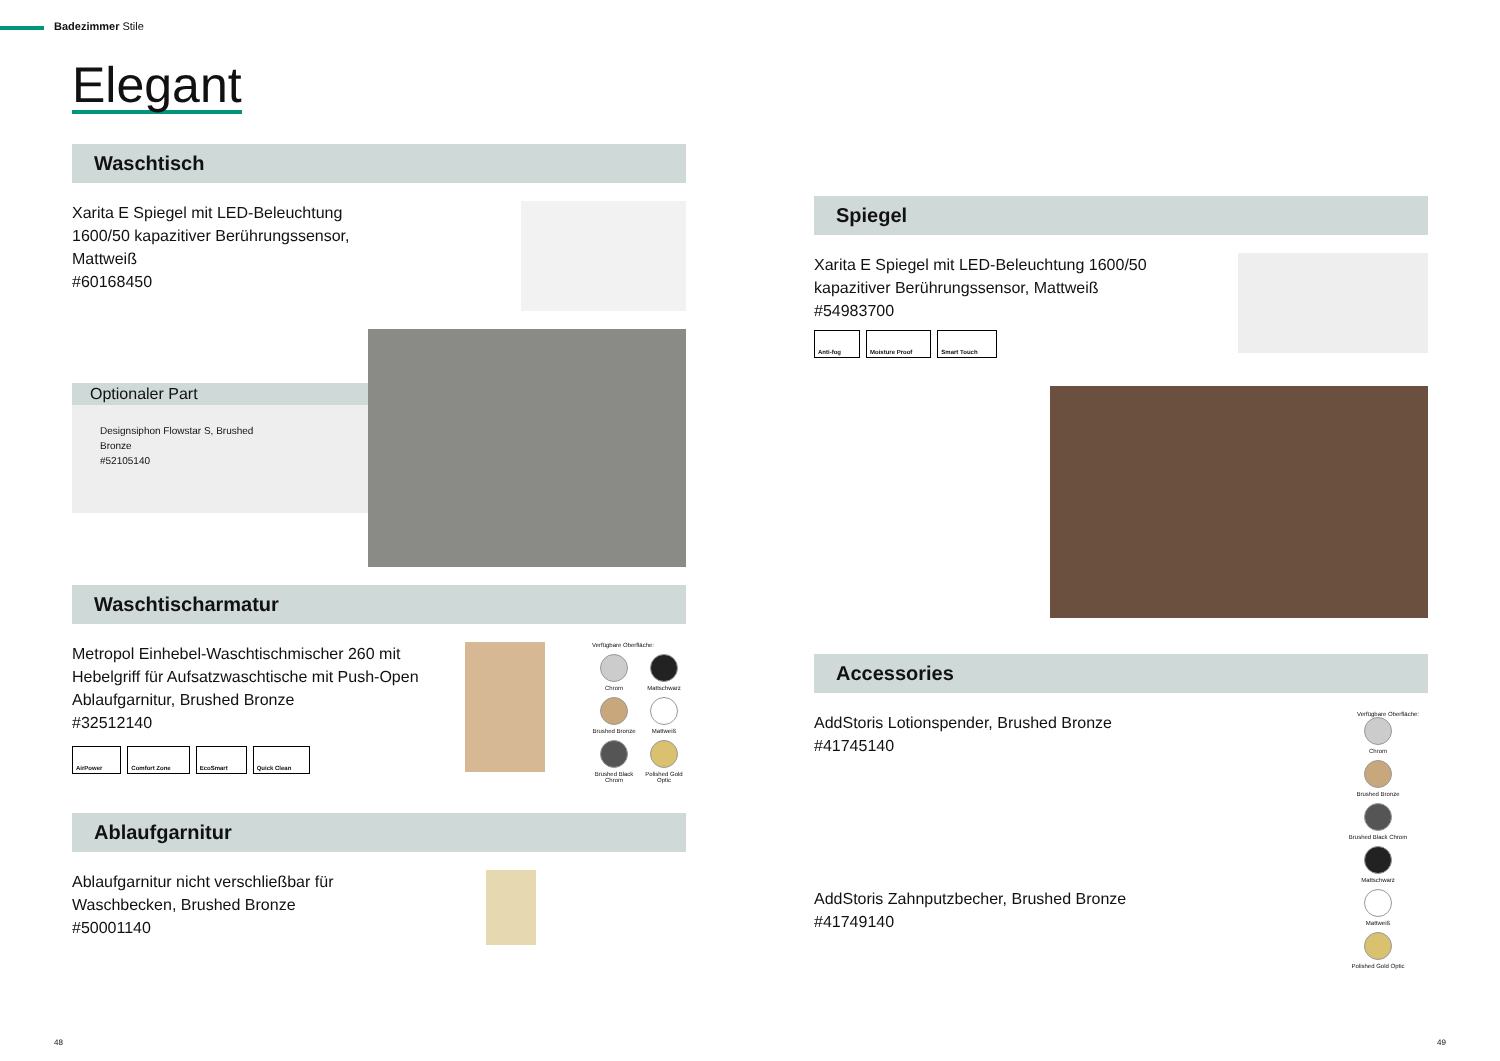Badezimmer Stile
Elegant
Waschtisch
Xarita E Spiegel mit LED-Beleuchtung
1600/50 kapazitiver Berührungssensor,
Mattweiß
#60168450
Optionaler Part
Designsiphon Flowstar S, Brushed
Bronze
#52105140
Waschtischarmatur
Metropol Einhebel-Waschtischmischer 260 mit
Hebelgriff für Aufsatzwaschtische mit Push-Open
Ablaufgarnitur, Brushed Bronze
#32512140
AirPower Comfort Zone EcoSmart Quick Clean
Verfügbare Oberfläche:
Chrom
Mattschwarz
Brushed Bronze
Mattweiß
Brushed Black Chrom
Polished Gold Optic
Ablaufgarnitur
Ablaufgarnitur nicht verschließbar für
Waschbecken, Brushed Bronze
#50001140
Spiegel
Xarita E Spiegel mit LED-Beleuchtung 1600/50
kapazitiver Berührungssensor, Mattweiß
#54983700
Anti-fog Moisture Proof Smart Touch
Accessories
AddStoris Lotionspender, Brushed Bronze
#41745140
AddStoris Zahnputzbecher, Brushed Bronze
#41749140
Verfügbare Oberfläche:
Chrom
Brushed Bronze
Brushed Black Chrom
Mattschwarz
Mattweiß
Polished Gold Optic
48 49